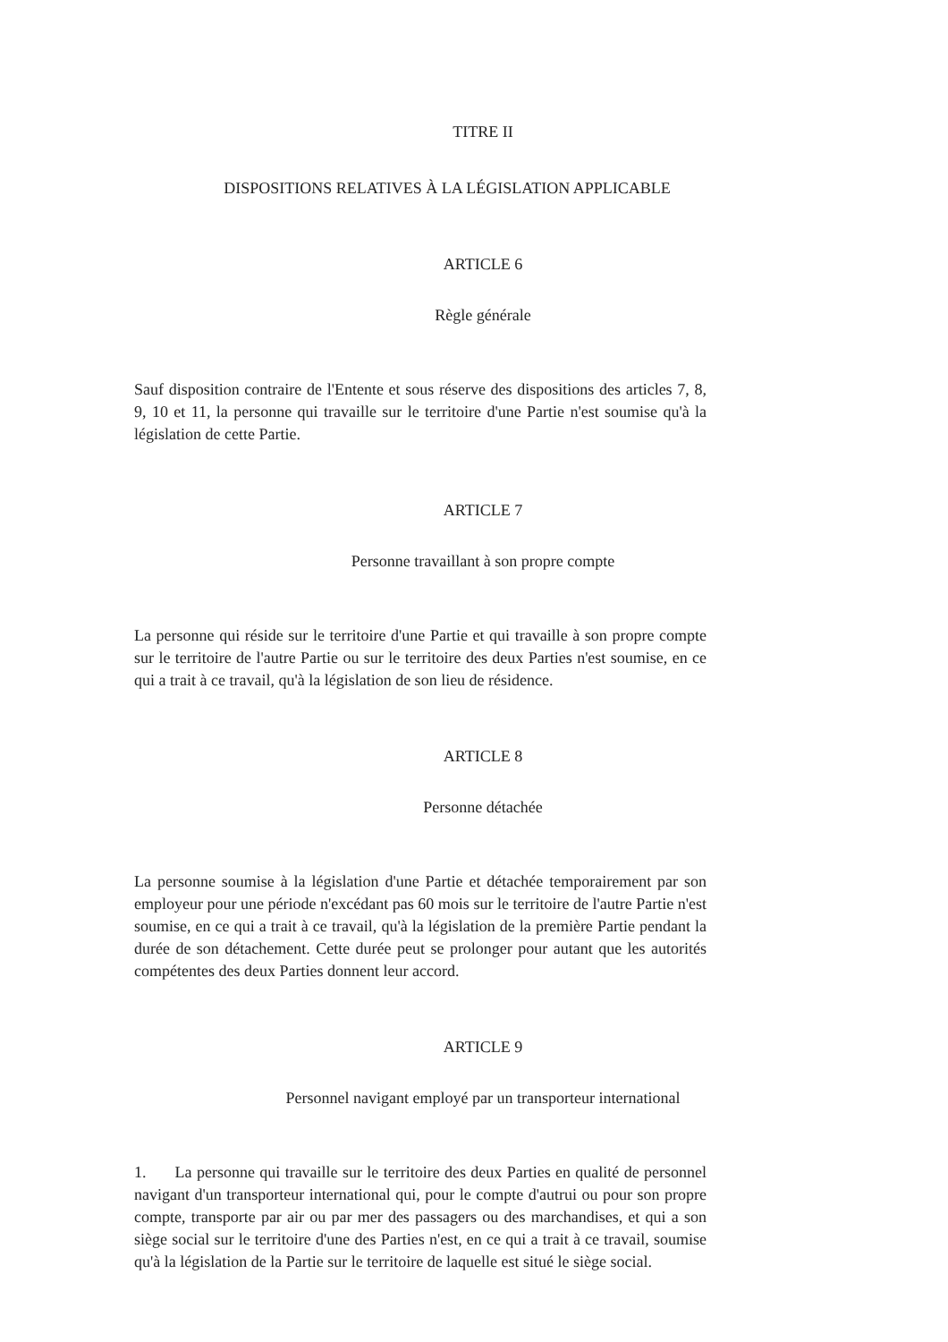TITRE II
DISPOSITIONS RELATIVES À LA LÉGISLATION APPLICABLE
ARTICLE 6
Règle générale
Sauf disposition contraire de l'Entente et sous réserve des dispositions des articles 7, 8, 9, 10 et 11, la personne qui travaille sur le territoire d'une Partie n'est soumise qu'à la législation de cette Partie.
ARTICLE 7
Personne travaillant à son propre compte
La personne qui réside sur le territoire d'une Partie et qui travaille à son propre compte sur le territoire de l'autre Partie ou sur le territoire des deux Parties n'est soumise, en ce qui a trait à ce travail, qu'à la législation de son lieu de résidence.
ARTICLE 8
Personne détachée
La personne soumise à la législation d'une Partie et détachée temporairement par son employeur pour une période n'excédant pas 60 mois sur le territoire de l'autre Partie n'est soumise, en ce qui a trait à ce travail, qu'à la législation de la première Partie pendant la durée de son détachement. Cette durée peut se prolonger pour autant que les autorités compétentes des deux Parties donnent leur accord.
ARTICLE 9
Personnel navigant employé par un transporteur international
1. La personne qui travaille sur le territoire des deux Parties en qualité de personnel navigant d'un transporteur international qui, pour le compte d'autrui ou pour son propre compte, transporte par air ou par mer des passagers ou des marchandises, et qui a son siège social sur le territoire d'une des Parties n'est, en ce qui a trait à ce travail, soumise qu'à la législation de la Partie sur le territoire de laquelle est situé le siège social.